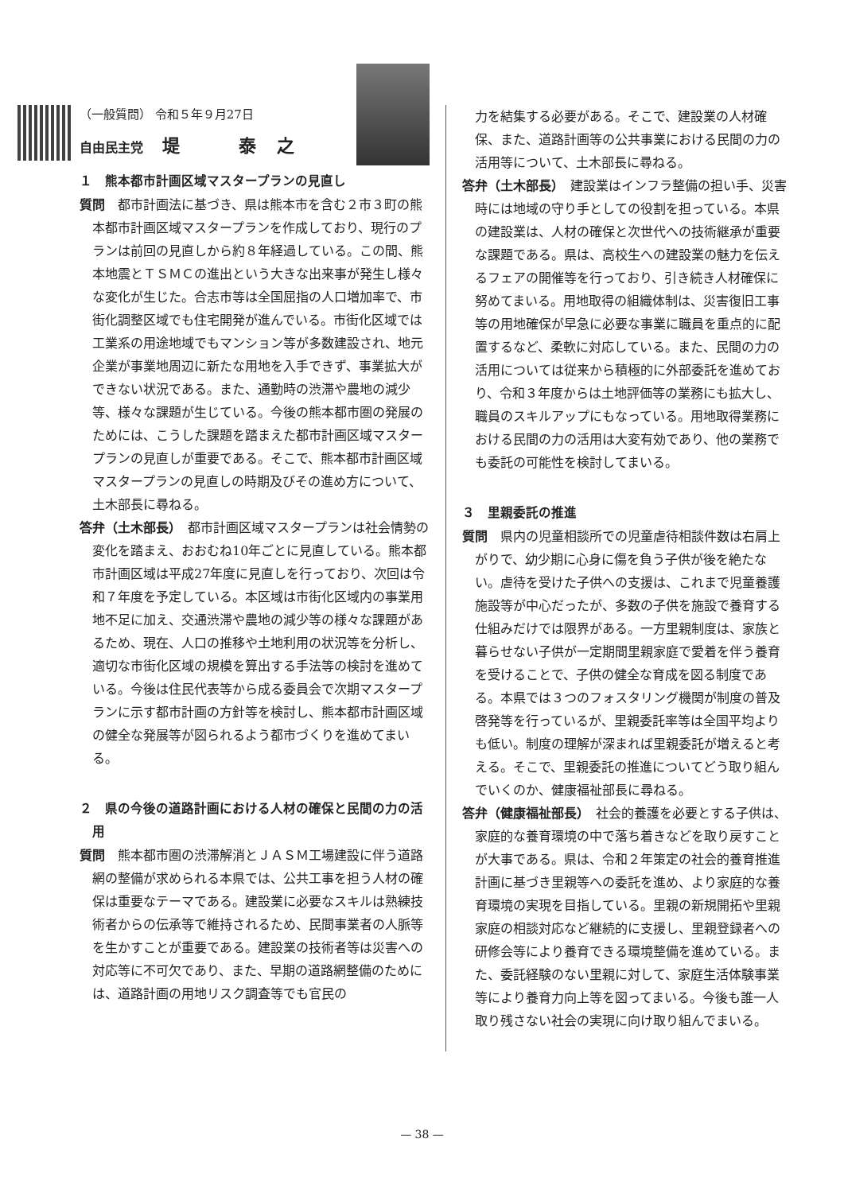（一般質問） 令和５年９月27日
自由民主党 堤　　　泰　之
１　熊本都市計画区域マスタープランの見直し
質問　都市計画法に基づき、県は熊本市を含む２市３町の熊本都市計画区域マスタープランを作成しており、現行のプランは前回の見直しから約８年経過している。この間、熊本地震とＴＳＭＣの進出という大きな出来事が発生し様々な変化が生じた。合志市等は全国屈指の人口増加率で、市街化調整区域でも住宅開発が進んでいる。市街化区域では工業系の用途地域でもマンション等が多数建設され、地元企業が事業地周辺に新たな用地を入手できず、事業拡大ができない状況である。また、通勤時の渋滞や農地の減少等、様々な課題が生じている。今後の熊本都市圏の発展のためには、こうした課題を踏まえた都市計画区域マスタープランの見直しが重要である。そこで、熊本都市計画区域マスタープランの見直しの時期及びその進め方について、土木部長に尋ねる。
答弁（土木部長）　都市計画区域マスタープランは社会情勢の変化を踏まえ、おおむね10年ごとに見直している。熊本都市計画区域は平成27年度に見直しを行っており、次回は令和７年度を予定している。本区域は市街化区域内の事業用地不足に加え、交通渋滞や農地の減少等の様々な課題があるため、現在、人口の推移や土地利用の状況等を分析し、適切な市街化区域の規模を算出する手法等の検討を進めている。今後は住民代表等から成る委員会で次期マスタープランに示す都市計画の方針等を検討し、熊本都市計画区域の健全な発展等が図られるよう都市づくりを進めてまいる。
２　県の今後の道路計画における人材の確保と民間の力の活用
質問　熊本都市圏の渋滞解消とＪＡＳＭ工場建設に伴う道路網の整備が求められる本県では、公共工事を担う人材の確保は重要なテーマである。建設業に必要なスキルは熟練技術者からの伝承等で維持されるため、民間事業者の人脈等を生かすことが重要である。建設業の技術者等は災害への対応等に不可欠であり、また、早期の道路網整備のためには、道路計画の用地リスク調査等でも官民の
力を結集する必要がある。そこで、建設業の人材確保、また、道路計画等の公共事業における民間の力の活用等について、土木部長に尋ねる。
答弁（土木部長）　建設業はインフラ整備の担い手、災害時には地域の守り手としての役割を担っている。本県の建設業は、人材の確保と次世代への技術継承が重要な課題である。県は、高校生への建設業の魅力を伝えるフェアの開催等を行っており、引き続き人材確保に努めてまいる。用地取得の組織体制は、災害復旧工事等の用地確保が早急に必要な事業に職員を重点的に配置するなど、柔軟に対応している。また、民間の力の活用については従来から積極的に外部委託を進めており、令和３年度からは土地評価等の業務にも拡大し、職員のスキルアップにもなっている。用地取得業務における民間の力の活用は大変有効であり、他の業務でも委託の可能性を検討してまいる。
３　里親委託の推進
質問　県内の児童相談所での児童虐待相談件数は右肩上がりで、幼少期に心身に傷を負う子供が後を絶たない。虐待を受けた子供への支援は、これまで児童養護施設等が中心だったが、多数の子供を施設で養育する仕組みだけでは限界がある。一方里親制度は、家族と暮らせない子供が一定期間里親家庭で愛着を伴う養育を受けることで、子供の健全な育成を図る制度である。本県では３つのフォスタリング機関が制度の普及啓発等を行っているが、里親委託率等は全国平均よりも低い。制度の理解が深まれば里親委託が増えると考える。そこで、里親委託の推進についてどう取り組んでいくのか、健康福祉部長に尋ねる。
答弁（健康福祉部長）　社会的養護を必要とする子供は、家庭的な養育環境の中で落ち着きなどを取り戻すことが大事である。県は、令和２年策定の社会的養育推進計画に基づき里親等への委託を進め、より家庭的な養育環境の実現を目指している。里親の新規開拓や里親家庭の相談対応など継続的に支援し、里親登録者への研修会等により養育できる環境整備を進めている。また、委託経験のない里親に対して、家庭生活体験事業等により養育力向上等を図ってまいる。今後も誰一人取り残さない社会の実現に向け取り組んでまいる。
— 38 —